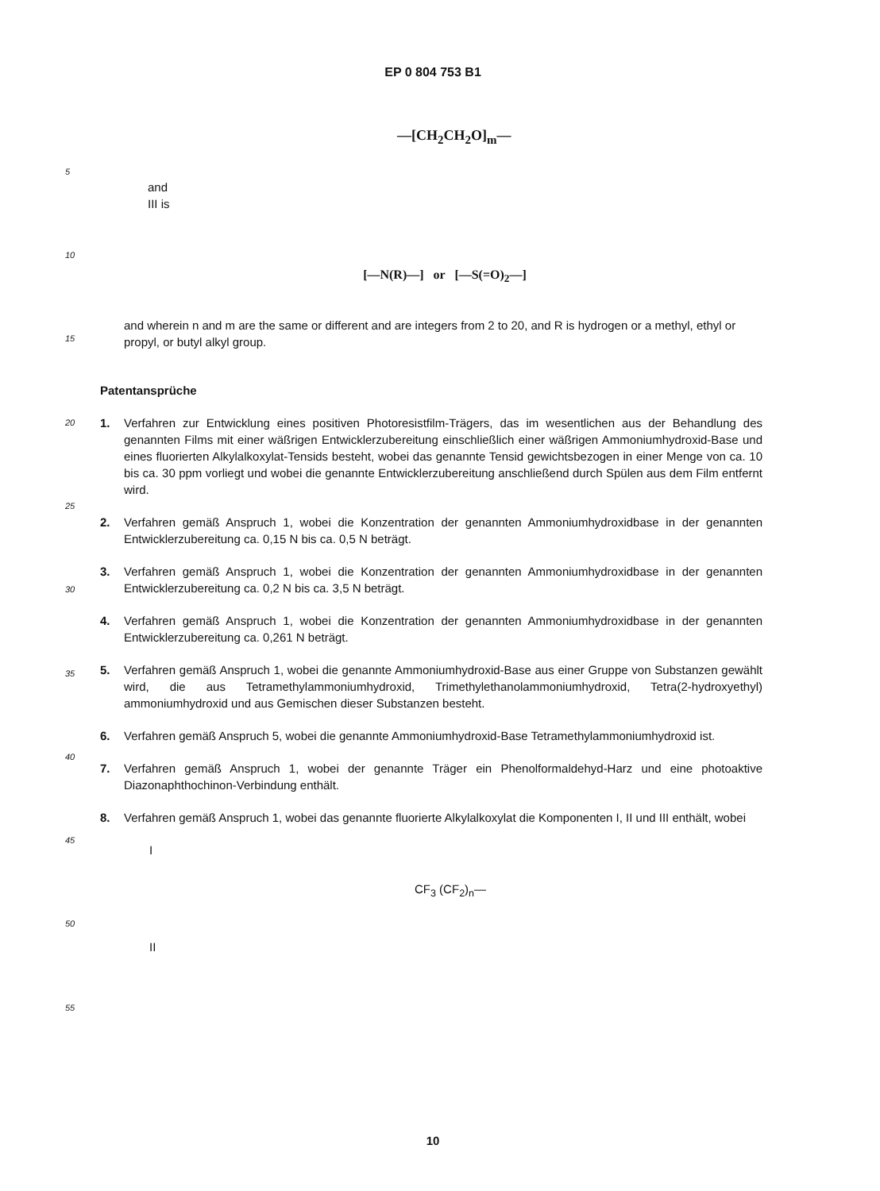EP 0 804 753 B1
5
10
15
20
25
30
35
40
45
50
55
—[CH<sub>2</sub>CH<sub>2</sub>O]<sub>m</sub>—
and
III is
[—N(R)—] or [—S(=O)<sub>2</sub>—]
and wherein n and m are the same or different and are integers from 2 to 20, and R is hydrogen or a methyl, ethyl or propyl, or butyl alkyl group.
Patentansprüche
1. Verfahren zur Entwicklung eines positiven Photoresistfilm-Trägers, das im wesentlichen aus der Behandlung des genannten Films mit einer wäßrigen Entwicklerzubereitung einschließlich einer wäßrigen Ammoniumhydroxid-Base und eines fluorierten Alkylalkoxylat-Tensids besteht, wobei das genannte Tensid gewichtsbezogen in einer Menge von ca. 10 bis ca. 30 ppm vorliegt und wobei die genannte Entwicklerzubereitung anschließend durch Spülen aus dem Film entfernt wird.
2. Verfahren gemäß Anspruch 1, wobei die Konzentration der genannten Ammoniumhydroxidbase in der genannten Entwicklerzubereitung ca. 0,15 N bis ca. 0,5 N beträgt.
3. Verfahren gemäß Anspruch 1, wobei die Konzentration der genannten Ammoniumhydroxidbase in der genannten Entwicklerzubereitung ca. 0,2 N bis ca. 3,5 N beträgt.
4. Verfahren gemäß Anspruch 1, wobei die Konzentration der genannten Ammoniumhydroxidbase in der genannten Entwicklerzubereitung ca. 0,261 N beträgt.
5. Verfahren gemäß Anspruch 1, wobei die genannte Ammoniumhydroxid-Base aus einer Gruppe von Substanzen gewählt wird, die aus Tetramethylammoniumhydroxid, Trimethylethanolammoniumhydroxid, Tetra(2-hydroxyethyl) ammoniumhydroxid und aus Gemischen dieser Substanzen besteht.
6. Verfahren gemäß Anspruch 5, wobei die genannte Ammoniumhydroxid-Base Tetramethylammoniumhydroxid ist.
7. Verfahren gemäß Anspruch 1, wobei der genannte Träger ein Phenolformaldehyd-Harz und eine photoaktive Diazonaphthochinon-Verbindung enthält.
8. Verfahren gemäß Anspruch 1, wobei das genannte fluorierte Alkylalkoxylat die Komponenten I, II und III enthält, wobei
I
CF<sub>3</sub> (CF<sub>2</sub>)<sub>n</sub>—
II
10